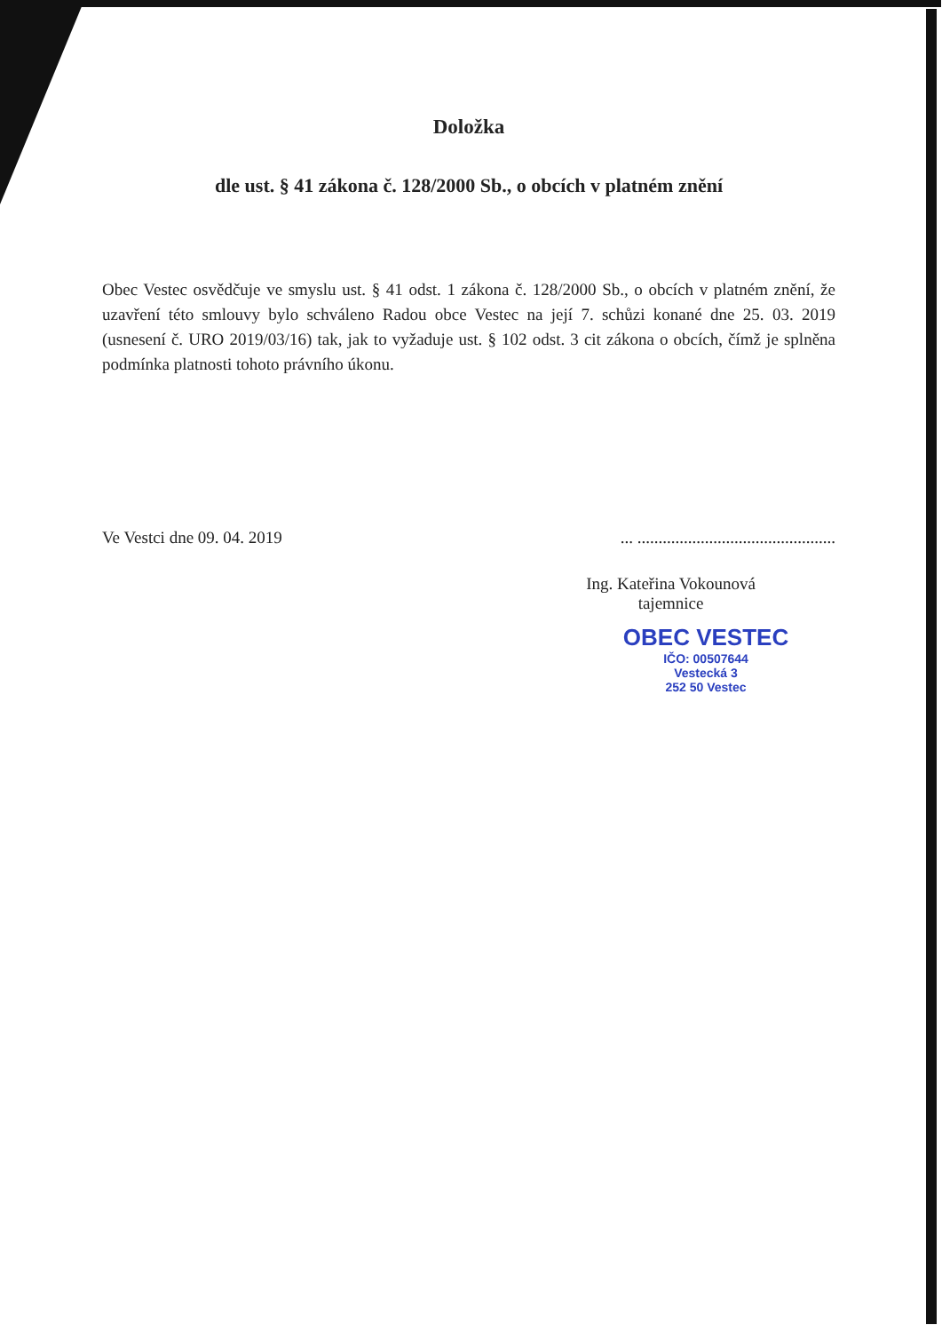Doložka
dle ust. § 41 zákona č. 128/2000 Sb., o obcích v platném znění
Obec Vestec osvědčuje ve smyslu ust. § 41 odst. 1 zákona č. 128/2000 Sb., o obcích v platném znění, že uzavření této smlouvy bylo schváleno Radou obce Vestec na její 7. schůzi konané dne 25. 03. 2019 (usnesení č. URO 2019/03/16) tak, jak to vyžaduje ust. § 102 odst. 3 cit zákona o obcích, čímž je splněna podmínka platnosti tohoto právního úkonu.
Ve Vestci dne 09. 04. 2019... ...............................................
Ing. Kateřina Vokounová
tajemnice
OBEC VESTEC
IČO: 00507644
Vestecká 3
252 50 Vestec